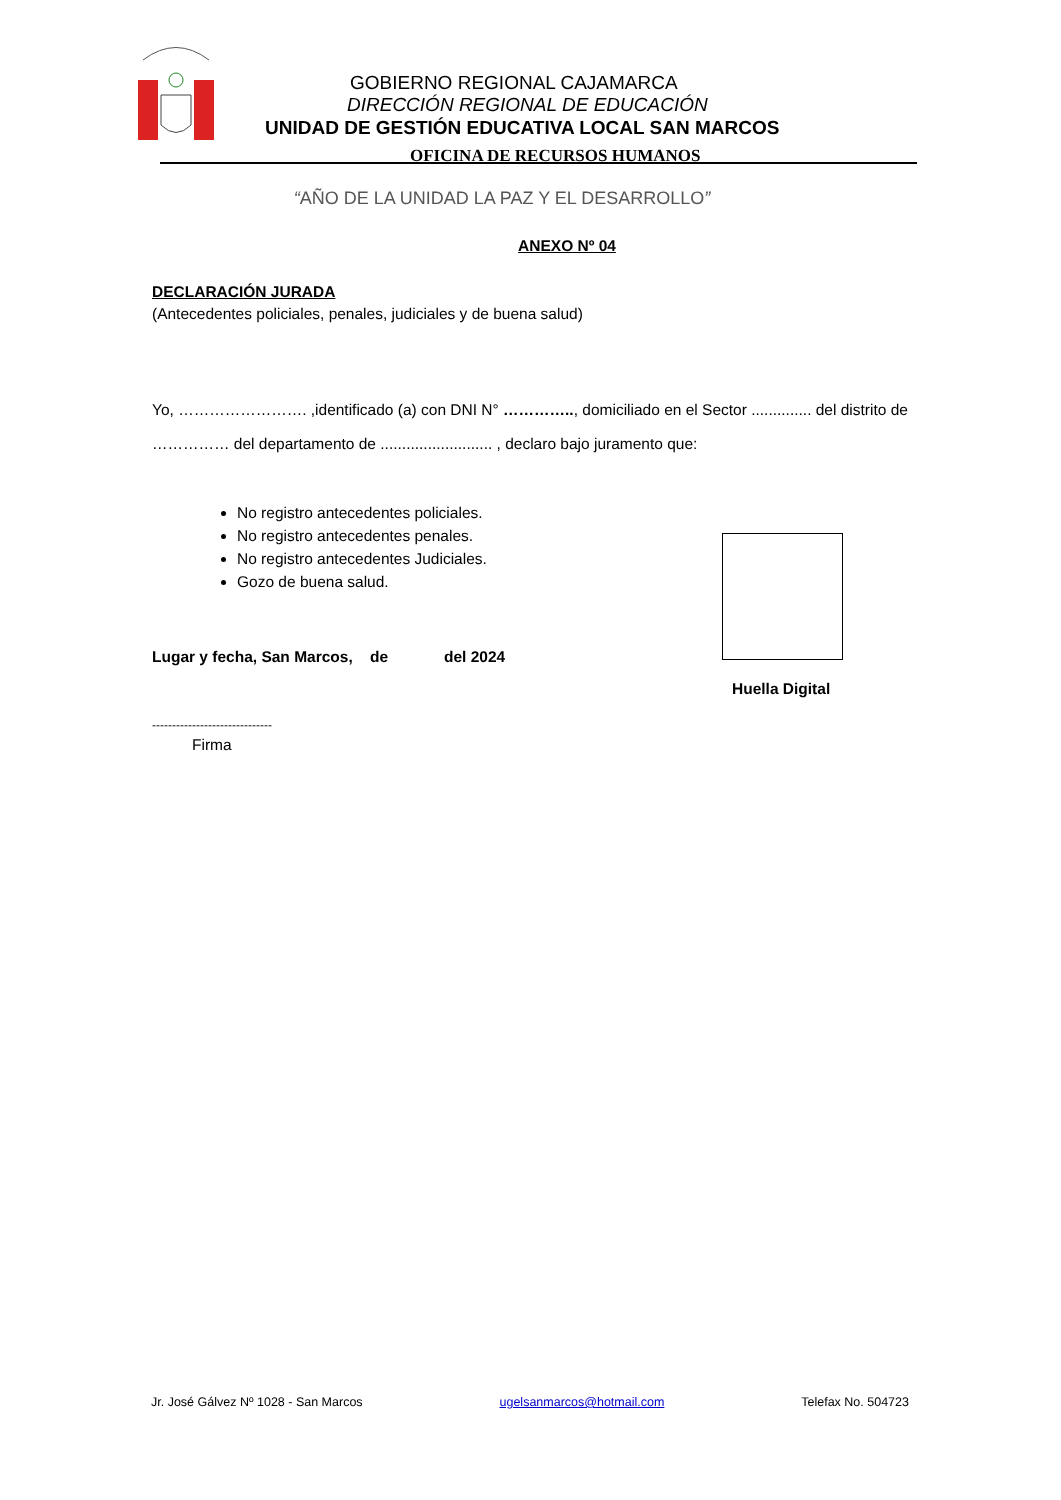GOBIERNO REGIONAL CAJAMARCA
DIRECCIÓN REGIONAL DE EDUCACIÓN
UNIDAD DE GESTIÓN EDUCATIVA LOCAL SAN MARCOS
OFICINA DE RECURSOS HUMANOS
“AÑO DE LA UNIDAD LA PAZ Y EL DESARROLLO”
ANEXO Nº 04
DECLARACIÓN JURADA
(Antecedentes policiales, penales, judiciales y de buena salud)
Yo, ……………………. ,identificado (a) con DNI N° ………….., domiciliado en el Sector .............. del distrito de …………… del departamento de .......................... , declaro bajo juramento que:
No registro antecedentes policiales.
No registro antecedentes penales.
No registro antecedentes Judiciales.
Gozo de buena salud.
Lugar y fecha, San Marcos, de del 2024
Huella Digital
------------------------------
Firma
Jr. José Gálvez Nº 1028 - San Marcos ugelsanmarcos@hotmail.com Telefax No. 504723